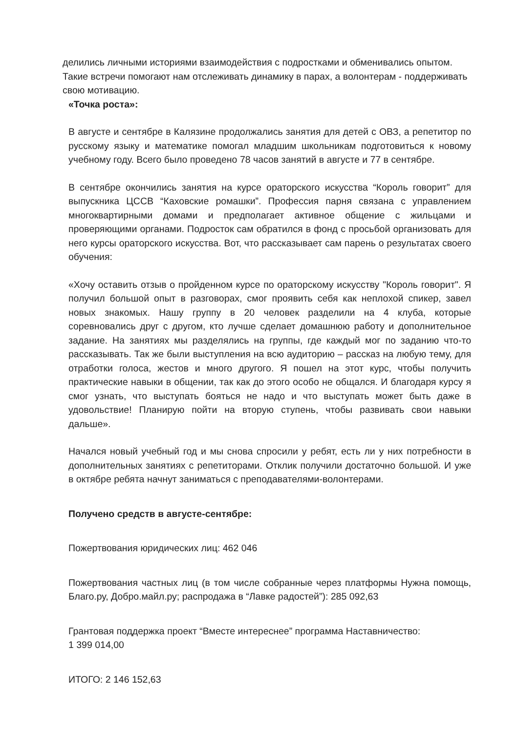делились личными историями взаимодействия с подростками и обменивались опытом. Такие встречи помогают нам отслеживать динамику в парах, а волонтерам - поддерживать свою мотивацию.
«Точка роста»:
В августе и сентябре в Калязине продолжались занятия для детей с ОВЗ, а репетитор по русскому языку и математике помогал младшим школьникам подготовиться к новому учебному году. Всего было проведено 78 часов занятий в августе и 77 в сентябре.
В сентябре окончились занятия на курсе ораторского искусства “Король говорит” для выпускника ЦССВ “Каховские ромашки”. Профессия парня связана с управлением многоквартирными домами и предполагает активное общение с жильцами и проверяющими органами. Подросток сам обратился в фонд с просьбой организовать для него курсы ораторского искусства. Вот, что рассказывает сам парень о результатах своего обучения:
«Хочу оставить отзыв о пройденном курсе по ораторскому искусству "Король говорит". Я получил большой опыт в разговорах, смог проявить себя как неплохой спикер, завел новых знакомых. Нашу группу в 20 человек разделили на 4 клуба, которые соревновались друг с другом, кто лучше сделает домашнюю работу и дополнительное задание. На занятиях мы разделялись на группы, где каждый мог по заданию что-то рассказывать. Так же были выступления на всю аудиторию – рассказ на любую тему, для отработки голоса, жестов и много другого. Я пошел на этот курс, чтобы получить практические навыки в общении, так как до этого особо не общался. И благодаря курсу я смог узнать, что выступать бояться не надо и что выступать может быть даже в удовольствие! Планирую пойти на вторую ступень, чтобы развивать свои навыки дальше».
Начался новый учебный год и мы снова спросили у ребят, есть ли у них потребности в дополнительных занятиях с репетиторами. Отклик получили достаточно большой. И уже в октябре ребята начнут заниматься с преподавателями-волонтерами.
Получено средств в августе-сентябре:
Пожертвования юридических лиц: 462 046
Пожертвования частных лиц (в том числе собранные через платформы Нужна помощь, Благо.ру, Добро.майл.ру; распродажа в “Лавке радостей”): 285 092,63
Грантовая поддержка проект “Вместе интереснее” программа Наставничество:
1 399 014,00
ИТОГО: 2 146 152,63